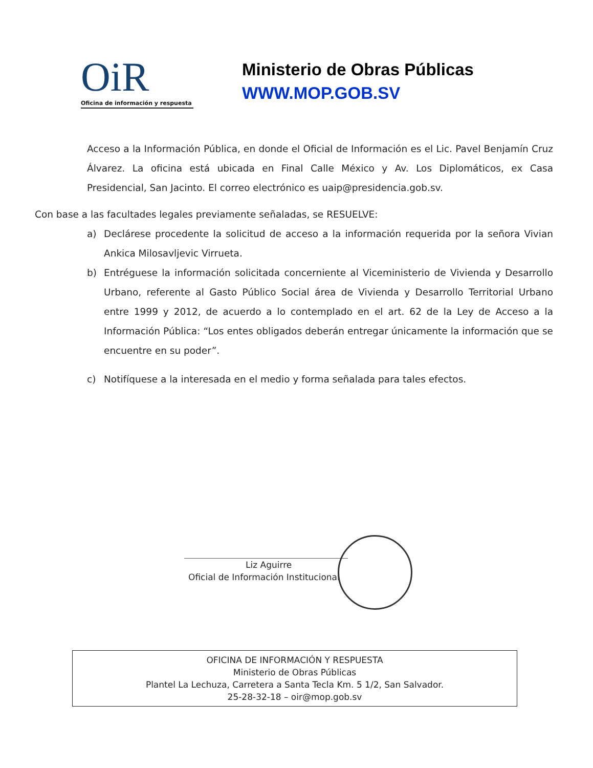OiR
Oficina de información y respuesta
Ministerio de Obras Públicas
WWW.MOP.GOB.SV
Acceso a la Información Pública, en donde el Oficial de Información es el Lic. Pavel Benjamín Cruz Álvarez. La oficina está ubicada en Final Calle México y Av. Los Diplomáticos, ex Casa Presidencial, San Jacinto. El correo electrónico es uaip@presidencia.gob.sv.
Con base a las facultades legales previamente señaladas, se RESUELVE:
a) Declárese procedente la solicitud de acceso a la información requerida por la señora Vivian Ankica Milosavljevic Virrueta.
b) Entréguese la información solicitada concerniente al Viceministerio de Vivienda y Desarrollo Urbano, referente al Gasto Público Social área de Vivienda y Desarrollo Territorial Urbano entre 1999 y 2012, de acuerdo a lo contemplado en el art. 62 de la Ley de Acceso a la Información Pública: “Los entes obligados deberán entregar únicamente la información que se encuentre en su poder”.
c) Notifíquese a la interesada en el medio y forma señalada para tales efectos.
Liz Aguirre
Oficial de Información Institucional
OFICINA DE INFORMACIÓN Y RESPUESTA
Ministerio de Obras Públicas
Plantel La Lechuza, Carretera a Santa Tecla Km. 5 1/2, San Salvador.
25-28-32-18 – oir@mop.gob.sv